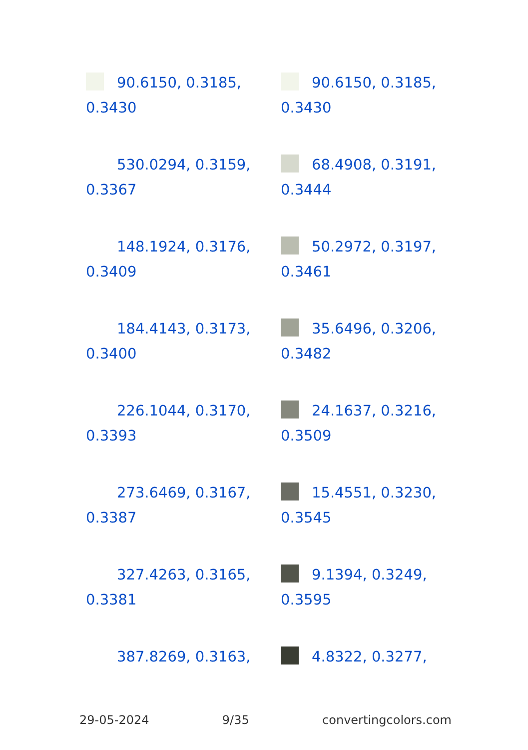| 90.6150, 0.3185, 0.3430 | 90.6150, 0.3185, 0.3430 |
| 530.0294, 0.3159, 0.3367 | 68.4908, 0.3191, 0.3444 |
| 148.1924, 0.3176, 0.3409 | 50.2972, 0.3197, 0.3461 |
| 184.4143, 0.3173, 0.3400 | 35.6496, 0.3206, 0.3482 |
| 226.1044, 0.3170, 0.3393 | 24.1637, 0.3216, 0.3509 |
| 273.6469, 0.3167, 0.3387 | 15.4551, 0.3230, 0.3545 |
| 327.4263, 0.3165, 0.3381 | 9.1394, 0.3249, 0.3595 |
| 387.8269, 0.3163, | 4.8322, 0.3277, |
29-05-2024 9/35 convertingcolors.com